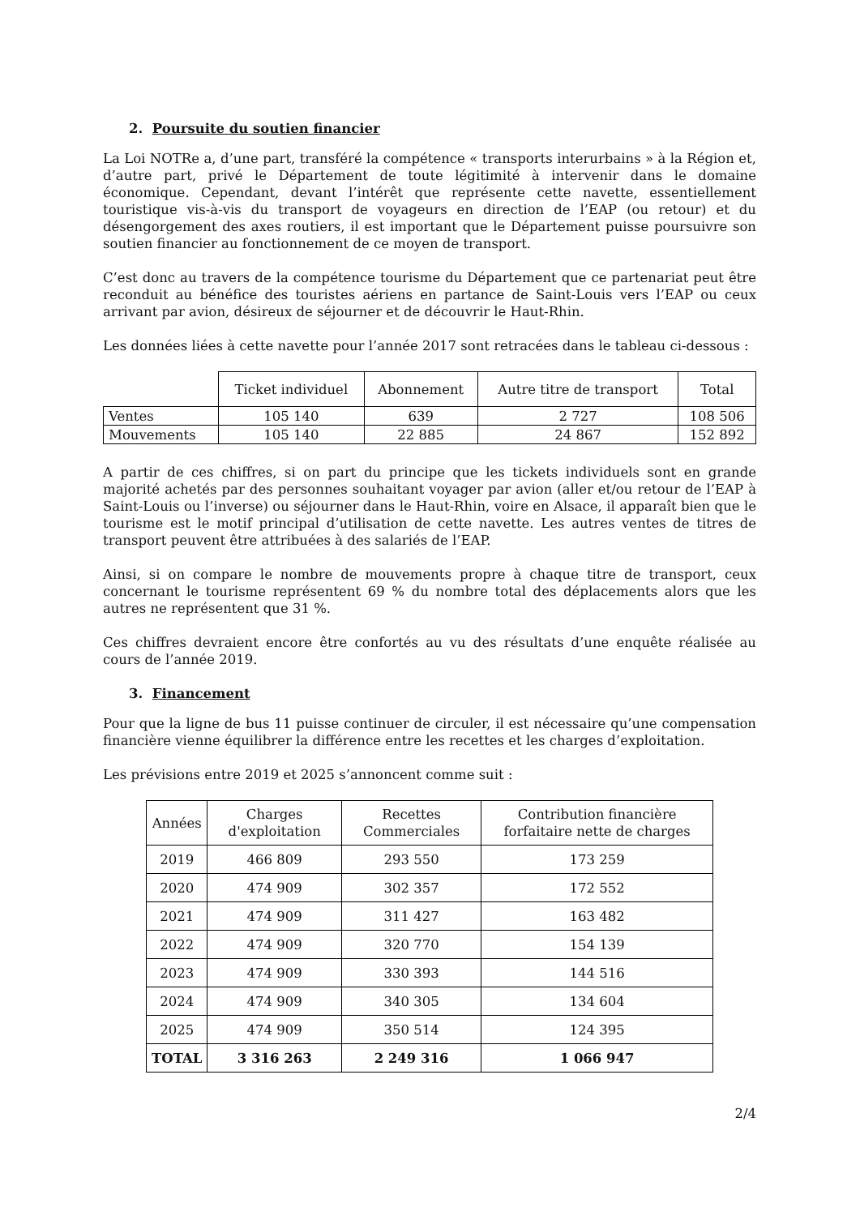2. Poursuite du soutien financier
La Loi NOTRe a, d’une part, transféré la compétence « transports interurbains » à la Région et, d’autre part, privé le Département de toute légitimité à intervenir dans le domaine économique. Cependant, devant l’intérêt que représente cette navette, essentiellement touristique vis-à-vis du transport de voyageurs en direction de l’EAP (ou retour) et du désengorgement des axes routiers, il est important que le Département puisse poursuivre son soutien financier au fonctionnement de ce moyen de transport.
C’est donc au travers de la compétence tourisme du Département que ce partenariat peut être reconduit au bénéfice des touristes aériens en partance de Saint-Louis vers l’EAP ou ceux arrivant par avion, désireux de séjourner et de découvrir le Haut-Rhin.
Les données liées à cette navette pour l’année 2017 sont retracées dans le tableau ci-dessous :
| | Ticket individuel | Abonnement | Autre titre de transport | Total |
| --- | --- | --- | --- | --- |
| Ventes | 105 140 | 639 | 2 727 | 108 506 |
| Mouvements | 105 140 | 22 885 | 24 867 | 152 892 |
A partir de ces chiffres, si on part du principe que les tickets individuels sont en grande majorité achetés par des personnes souhaitant voyager par avion (aller et/ou retour de l’EAP à Saint-Louis ou l’inverse) ou séjourner dans le Haut-Rhin, voire en Alsace, il apparaît bien que le tourisme est le motif principal d’utilisation de cette navette. Les autres ventes de titres de transport peuvent être attribuées à des salariés de l’EAP.
Ainsi, si on compare le nombre de mouvements propre à chaque titre de transport, ceux concernant le tourisme représentent 69 % du nombre total des déplacements alors que les autres ne représentent que 31 %.
Ces chiffres devraient encore être confortés au vu des résultats d’une enquête réalisée au cours de l’année 2019.
3. Financement
Pour que la ligne de bus 11 puisse continuer de circuler, il est nécessaire qu’une compensation financière vienne équilibrer la différence entre les recettes et les charges d’exploitation.
Les prévisions entre 2019 et 2025 s’annoncent comme suit :
| Années | Charges d'exploitation | Recettes Commerciales | Contribution financière forfaitaire nette de charges |
| --- | --- | --- | --- |
| 2019 | 466 809 | 293 550 | 173 259 |
| 2020 | 474 909 | 302 357 | 172 552 |
| 2021 | 474 909 | 311 427 | 163 482 |
| 2022 | 474 909 | 320 770 | 154 139 |
| 2023 | 474 909 | 330 393 | 144 516 |
| 2024 | 474 909 | 340 305 | 134 604 |
| 2025 | 474 909 | 350 514 | 124 395 |
| TOTAL | 3 316 263 | 2 249 316 | 1 066 947 |
2/4